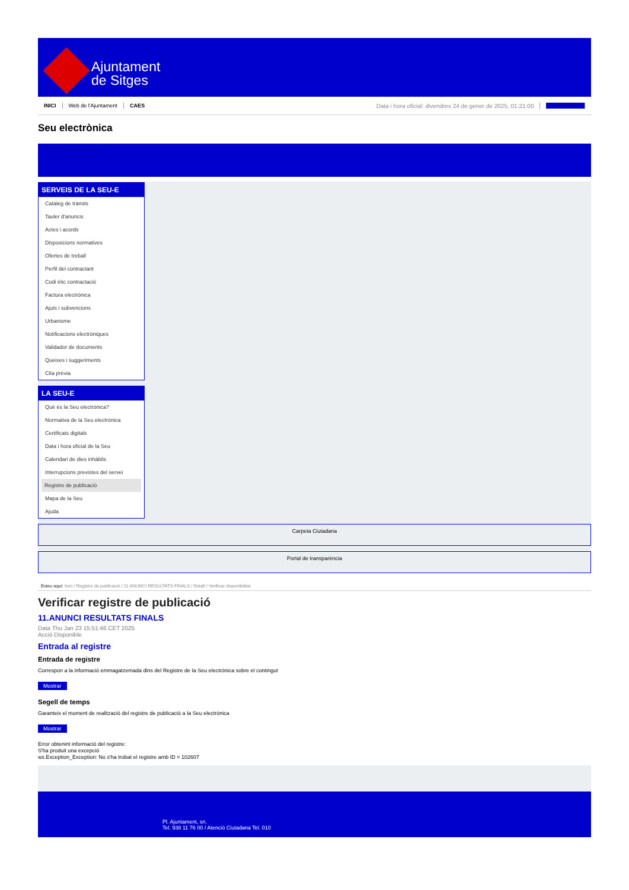Ajuntament
de Sitges
INICI Web de l'Ajuntament CAES Data i hora oficial: divendres 24 de gener de 2025, 01:21:00 Sincronitza
Seu electrònica
Obtenir còpia autèntica
SERVEIS DE LA SEU-E
Catàleg de tràmits
Tauler d'anuncis
Actes i acords
Disposicions normatives
Ofertes de treball
Perfil del contractant
Codi ètic contractació
Factura electrònica
Ajuts i subvencions
Urbanisme
Notificacions electròniques
Validador de documents
Queixes i suggeriments
Cita prèvia
LA SEU-E
Què és la Seu electrònica?
Normativa de la Seu electrònica
Certificats digitals
Data i hora oficial de la Seu
Calendari de dies inhàbils
Interrupcions previstes del servei
Registre de publicació
Mapa de la Seu
Ajuda
Carpeta Ciutadana
Portal de transparència
Esteu aquí: Inici / Registre de publicació / 11.ANUNCI RESULTATS FINALS / Detall / Verificar disponibilitat
Verificar registre de publicació
11.ANUNCI RESULTATS FINALS
Data Thu Jan 23 15:51:46 CET 2025
Acció Disponible
Entrada al registre
Entrada de registre
Correspon a la informació emmagatzemada dins del Registre de la Seu electrònica sobre el contingut
Mostrar
Segell de temps
Garanteix el moment de realització del registre de publicació a la Seu electrònica
Mostrar
Error obtenint informació del registre:
S'ha produit una excepció
ws.Exception_Exception: No s'ha trobat el registre amb ID = 102607
Pl. Ajuntament, sn.
Tel. 938 11 76 00 / Atenció Ciutadana Tel. 010